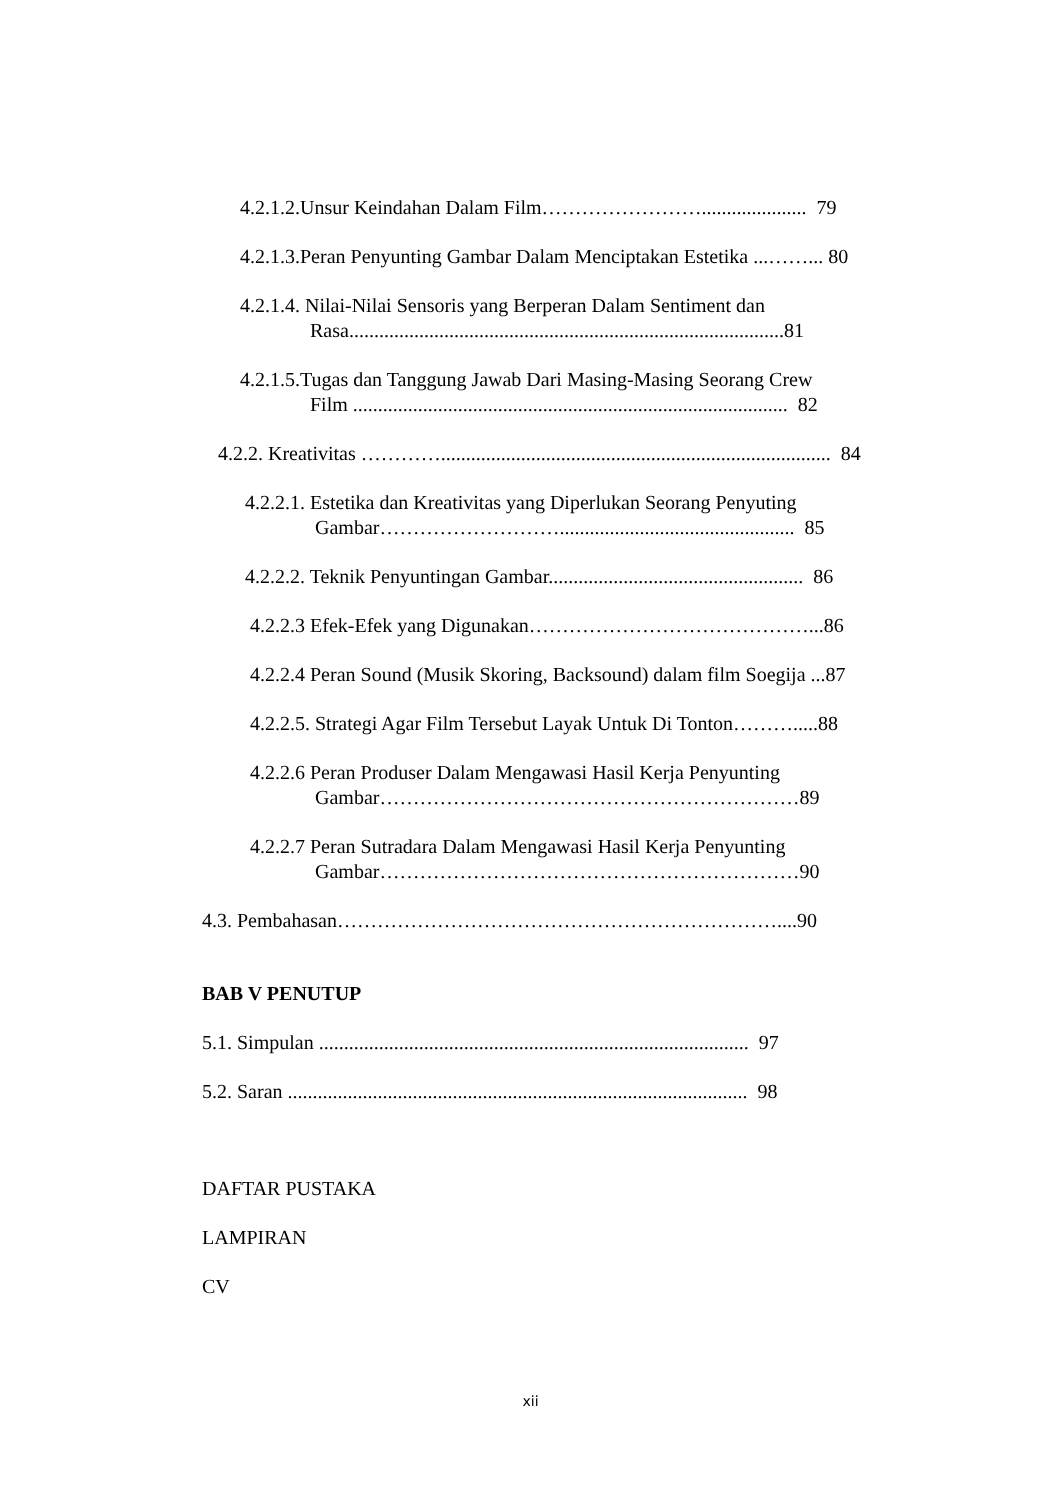4.2.1.2.Unsur Keindahan Dalam Film……………………..................... 79
4.2.1.3.Peran Penyunting Gambar Dalam Menciptakan Estetika ...……... 80
4.2.1.4. Nilai-Nilai Sensoris yang Berperan Dalam Sentiment dan
Rasa.......................................................................................81
4.2.1.5.Tugas dan Tanggung Jawab Dari Masing-Masing Seorang Crew
Film ....................................................................................... 82
4.2.2. Kreativitas ………….............................................................................. 84
4.2.2.1. Estetika dan Kreativitas yang Diperlukan Seorang Penyuting
Gambar………………………............................................... 85
4.2.2.2. Teknik Penyuntingan Gambar................................................... 86
4.2.2.3 Efek-Efek yang Digunakan……………………………………...86
4.2.2.4 Peran Sound (Musik Skoring, Backsound) dalam film Soegija ...87
4.2.2.5. Strategi Agar Film Tersebut Layak Untuk Di Tonton……….....88
4.2.2.6 Peran Produser Dalam Mengawasi Hasil Kerja Penyunting
Gambar………………………………………………………89
4.2.2.7 Peran Sutradara Dalam Mengawasi Hasil Kerja Penyunting
Gambar………………………………………………………90
4.3. Pembahasan…………………………………………………………....90
BAB V PENUTUP
5.1. Simpulan ...................................................................................... 97
5.2. Saran ............................................................................................ 98
DAFTAR PUSTAKA
LAMPIRAN
CV
xii